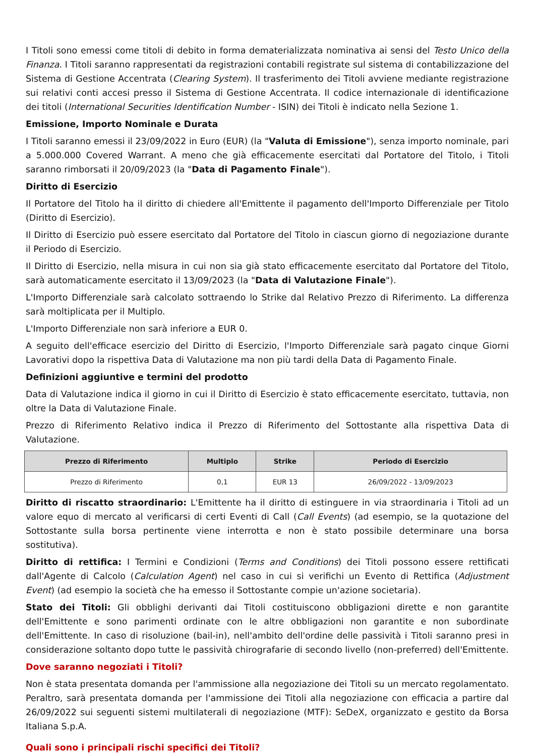I Titoli sono emessi come titoli di debito in forma dematerializzata nominativa ai sensi del Testo Unico della Finanza. I Titoli saranno rappresentati da registrazioni contabili registrate sul sistema di contabilizzazione del Sistema di Gestione Accentrata (Clearing System). Il trasferimento dei Titoli avviene mediante registrazione sui relativi conti accesi presso il Sistema di Gestione Accentrata. Il codice internazionale di identificazione dei titoli (International Securities Identification Number - ISIN) dei Titoli è indicato nella Sezione 1.
Emissione, Importo Nominale e Durata
I Titoli saranno emessi il 23/09/2022 in Euro (EUR) (la "Valuta di Emissione"), senza importo nominale, pari a 5.000.000 Covered Warrant. A meno che già efficacemente esercitati dal Portatore del Titolo, i Titoli saranno rimborsati il 20/09/2023 (la "Data di Pagamento Finale").
Diritto di Esercizio
Il Portatore del Titolo ha il diritto di chiedere all'Emittente il pagamento dell'Importo Differenziale per Titolo (Diritto di Esercizio).
Il Diritto di Esercizio può essere esercitato dal Portatore del Titolo in ciascun giorno di negoziazione durante il Periodo di Esercizio.
Il Diritto di Esercizio, nella misura in cui non sia già stato efficacemente esercitato dal Portatore del Titolo, sarà automaticamente esercitato il 13/09/2023 (la "Data di Valutazione Finale").
L'Importo Differenziale sarà calcolato sottraendo lo Strike dal Relativo Prezzo di Riferimento. La differenza sarà moltiplicata per il Multiplo.
L'Importo Differenziale non sarà inferiore a EUR 0.
A seguito dell'efficace esercizio del Diritto di Esercizio, l'Importo Differenziale sarà pagato cinque Giorni Lavorativi dopo la rispettiva Data di Valutazione ma non più tardi della Data di Pagamento Finale.
Definizioni aggiuntive e termini del prodotto
Data di Valutazione indica il giorno in cui il Diritto di Esercizio è stato efficacemente esercitato, tuttavia, non oltre la Data di Valutazione Finale.
Prezzo di Riferimento Relativo indica il Prezzo di Riferimento del Sottostante alla rispettiva Data di Valutazione.
| Prezzo di Riferimento | Multiplo | Strike | Periodo di Esercizio |
| --- | --- | --- | --- |
| Prezzo di Riferimento | 0,1 | EUR 13 | 26/09/2022 - 13/09/2023 |
Diritto di riscatto straordinario: L'Emittente ha il diritto di estinguere in via straordinaria i Titoli ad un valore equo di mercato al verificarsi di certi Eventi di Call (Call Events) (ad esempio, se la quotazione del Sottostante sulla borsa pertinente viene interrotta e non è stato possibile determinare una borsa sostitutiva).
Diritto di rettifica: I Termini e Condizioni (Terms and Conditions) dei Titoli possono essere rettificati dall'Agente di Calcolo (Calculation Agent) nel caso in cui si verifichi un Evento di Rettifica (Adjustment Event) (ad esempio la società che ha emesso il Sottostante compie un'azione societaria).
Stato dei Titoli: Gli obblighi derivanti dai Titoli costituiscono obbligazioni dirette e non garantite dell'Emittente e sono parimenti ordinate con le altre obbligazioni non garantite e non subordinate dell'Emittente. In caso di risoluzione (bail-in), nell'ambito dell'ordine delle passività i Titoli saranno presi in considerazione soltanto dopo tutte le passività chirografarie di secondo livello (non-preferred) dell'Emittente.
Dove saranno negoziati i Titoli?
Non è stata presentata domanda per l'ammissione alla negoziazione dei Titoli su un mercato regolamentato. Peraltro, sarà presentata domanda per l'ammissione dei Titoli alla negoziazione con efficacia a partire dal 26/09/2022 sui seguenti sistemi multilaterali di negoziazione (MTF): SeDeX, organizzato e gestito da Borsa Italiana S.p.A.
Quali sono i principali rischi specifici dei Titoli?